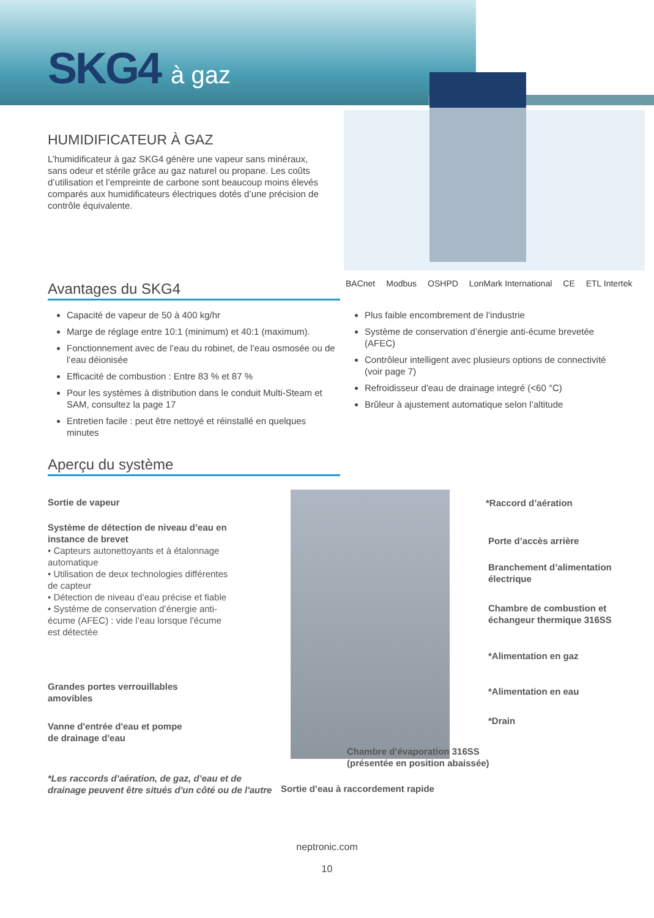SKG4 à gaz
HUMIDIFICATEUR À GAZ
L’humidificateur à gaz SKG4 génère une vapeur sans minéraux, sans odeur et stérile grâce au gaz naturel ou propane. Les coûts d’utilisation et l’empreinte de carbone sont beaucoup moins élevés comparés aux humidificateurs électriques dotés d’une précision de contrôle équivalente.
Avantages du SKG4
BACnet Modbus OSHPD LonMark International CE ETL Intertek
Capacité de vapeur de 50 à 400 kg/hr
Marge de réglage entre 10:1 (minimum) et 40:1 (maximum).
Fonctionnement avec de l’eau du robinet, de l’eau osmosée ou de l’eau déionisée
Efficacité de combustion : Entre 83 % et 87 %
Pour les systèmes à distribution dans le conduit Multi-Steam et SAM, consultez la page 17
Entretien facile : peut être nettoyé et réinstallé en quelques minutes
Plus faible encombrement de l’industrie
Système de conservation d’énergie anti-écume brevetée (AFEC)
Contrôleur intelligent avec plusieurs options de connectivité (voir page 7)
Refroidisseur d'eau de drainage integré (<60 °C)
Brûleur à ajustement automatique selon l’altitude
Aperçu du système
Sortie de vapeur
Système de détection de niveau d’eau en instance de brevet
• Capteurs autonettoyants et à étalonnage automatique
• Utilisation de deux technologies différentes de capteur
• Détection de niveau d’eau précise et fiable
• Système de conservation d’énergie anti-écume (AFEC) : vide l’eau lorsque l'écume est détectée
Grandes portes verrouillables
amovibles
Vanne d'entrée d'eau et pompe
de drainage d'eau
*Les raccords d’aération, de gaz, d’eau et de
drainage peuvent être situés d'un côté ou de l'autre
*Raccord d’aération
Porte d’accès arrière
Branchement d’alimentation
électrique
Chambre de combustion et
échangeur thermique 316SS
*Alimentation en gaz
*Alimentation en eau
*Drain
Chambre d’évaporation 316SS
(présentée en position abaissée)
Sortie d’eau à raccordement rapide
neptronic.com
10